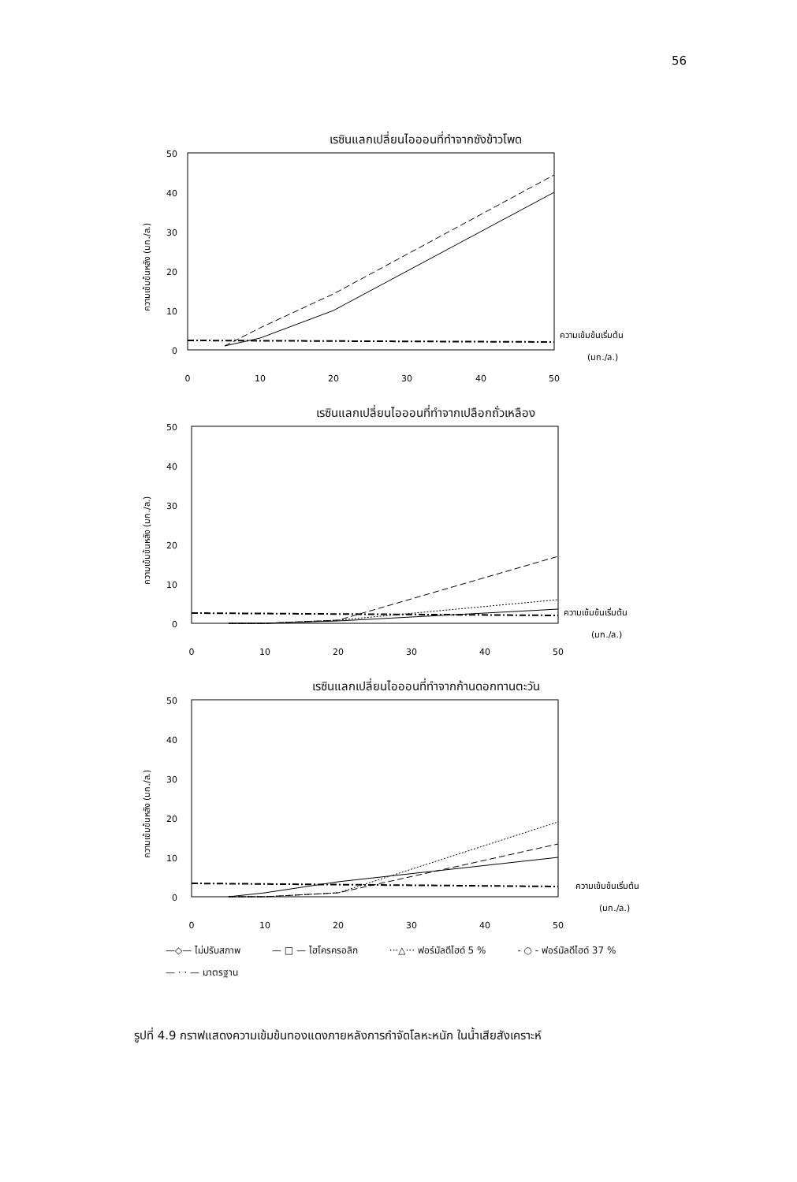56
เรซินแลกเปลี่ยนไอออนที่ทำจากซังข้าวโพด
ความเข้มข้นหลัง (มก./ล.)
50
40
30
20
10
0
ความเข้มข้นเริ่มต้น
(มก./ล.)
0
10
20
30
40
50
เรซินแลกเปลี่ยนไอออนที่ทำจากเปลือกถั่วเหลือง
ความเข้มข้นหลัง (มก./ล.)
50
40
30
20
10
0
ความเข้มข้นเริ่มต้น
(มก./ล.)
0
10
20
30
40
50
เรซินแลกเปลี่ยนไอออนที่ทำจากก้านดอกทานตะวัน
ความเข้มข้นหลัง (มก./ล.)
50
40
30
20
10
0
ความเข้มข้นเริ่มต้น
(มก./ล.)
0
10
20
30
40
50
—◇— ไม่ปรับสภาพ — □ — ไฮโครครอลิก ···△··· ฟอร์มัลดีไฮด์ 5 % - ○ - ฟอร์มัลดีไฮด์ 37 % — · · — มาตรฐาน
รูปที่ 4.9 กราฟแสดงความเข้มข้นทองแดงภายหลังการกำจัดโลหะหนัก ในน้ำเสียสังเคราะห์